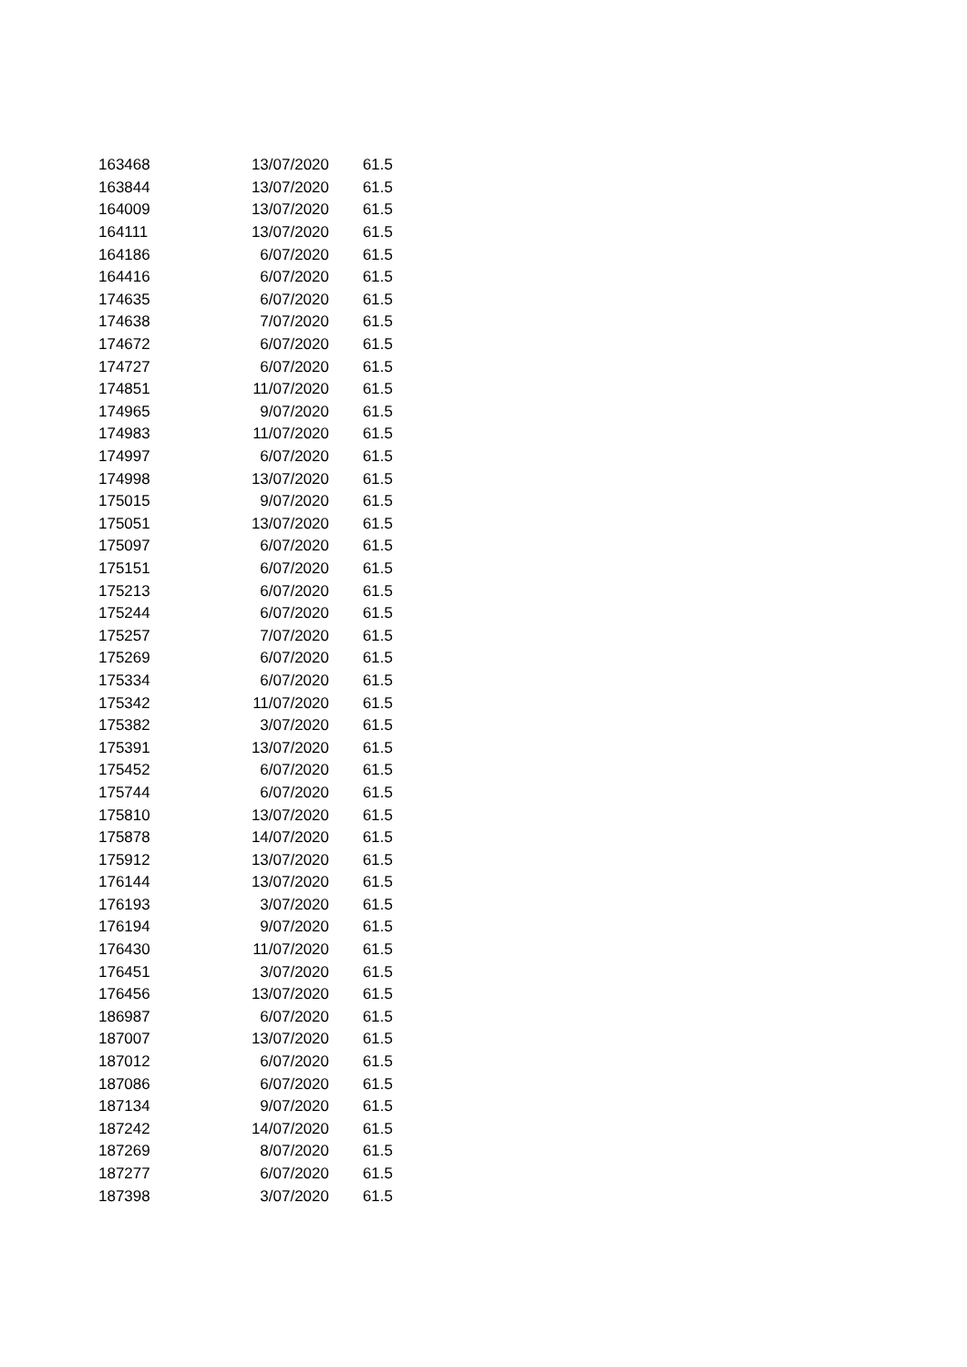| 163468 | 13/07/2020 | 61.5 |
| 163844 | 13/07/2020 | 61.5 |
| 164009 | 13/07/2020 | 61.5 |
| 164111 | 13/07/2020 | 61.5 |
| 164186 | 6/07/2020 | 61.5 |
| 164416 | 6/07/2020 | 61.5 |
| 174635 | 6/07/2020 | 61.5 |
| 174638 | 7/07/2020 | 61.5 |
| 174672 | 6/07/2020 | 61.5 |
| 174727 | 6/07/2020 | 61.5 |
| 174851 | 11/07/2020 | 61.5 |
| 174965 | 9/07/2020 | 61.5 |
| 174983 | 11/07/2020 | 61.5 |
| 174997 | 6/07/2020 | 61.5 |
| 174998 | 13/07/2020 | 61.5 |
| 175015 | 9/07/2020 | 61.5 |
| 175051 | 13/07/2020 | 61.5 |
| 175097 | 6/07/2020 | 61.5 |
| 175151 | 6/07/2020 | 61.5 |
| 175213 | 6/07/2020 | 61.5 |
| 175244 | 6/07/2020 | 61.5 |
| 175257 | 7/07/2020 | 61.5 |
| 175269 | 6/07/2020 | 61.5 |
| 175334 | 6/07/2020 | 61.5 |
| 175342 | 11/07/2020 | 61.5 |
| 175382 | 3/07/2020 | 61.5 |
| 175391 | 13/07/2020 | 61.5 |
| 175452 | 6/07/2020 | 61.5 |
| 175744 | 6/07/2020 | 61.5 |
| 175810 | 13/07/2020 | 61.5 |
| 175878 | 14/07/2020 | 61.5 |
| 175912 | 13/07/2020 | 61.5 |
| 176144 | 13/07/2020 | 61.5 |
| 176193 | 3/07/2020 | 61.5 |
| 176194 | 9/07/2020 | 61.5 |
| 176430 | 11/07/2020 | 61.5 |
| 176451 | 3/07/2020 | 61.5 |
| 176456 | 13/07/2020 | 61.5 |
| 186987 | 6/07/2020 | 61.5 |
| 187007 | 13/07/2020 | 61.5 |
| 187012 | 6/07/2020 | 61.5 |
| 187086 | 6/07/2020 | 61.5 |
| 187134 | 9/07/2020 | 61.5 |
| 187242 | 14/07/2020 | 61.5 |
| 187269 | 8/07/2020 | 61.5 |
| 187277 | 6/07/2020 | 61.5 |
| 187398 | 3/07/2020 | 61.5 |